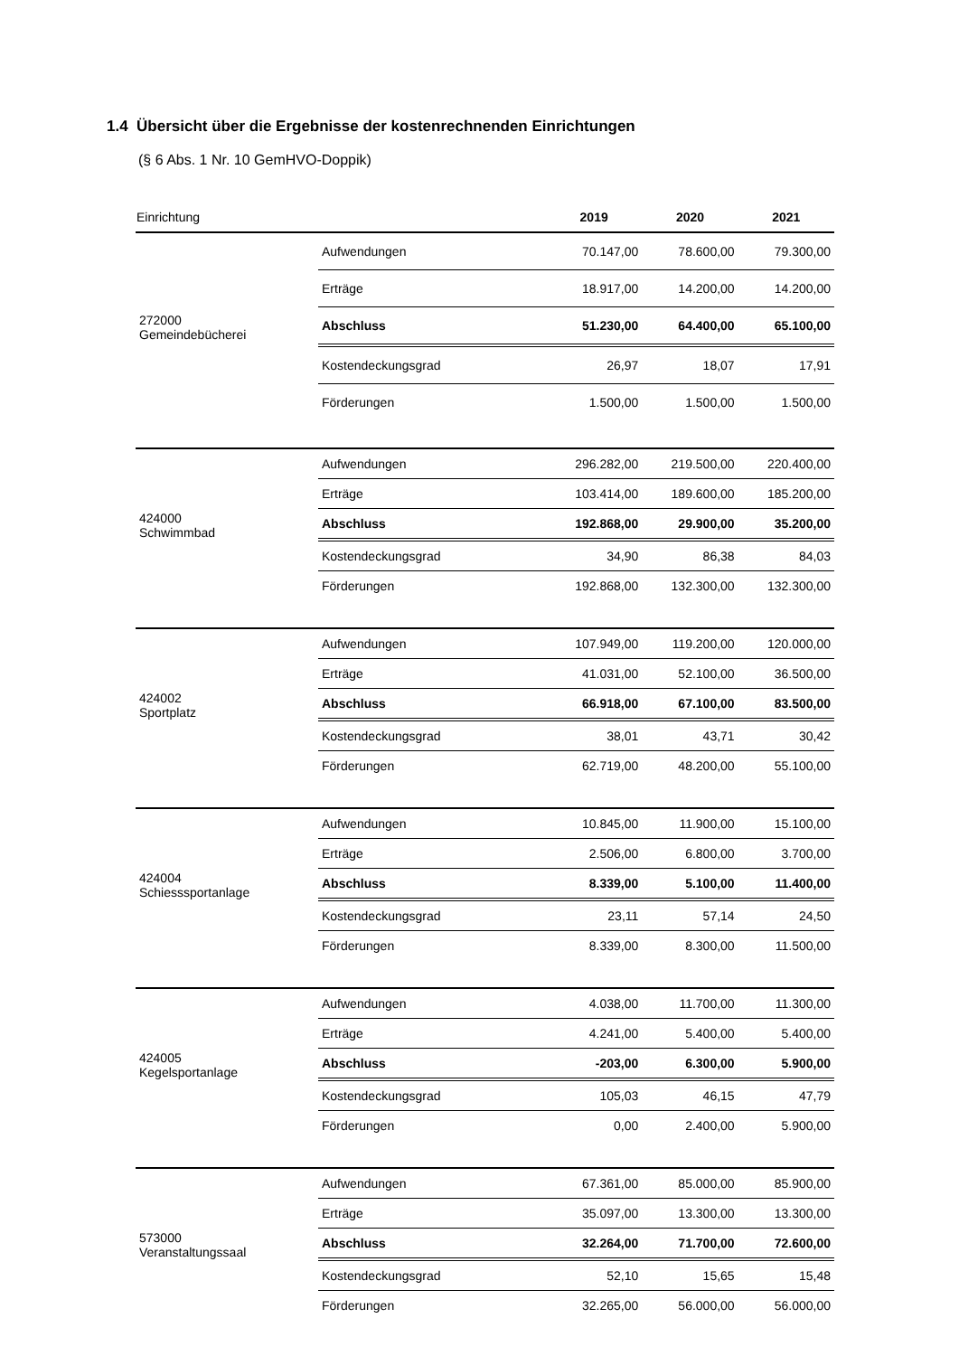1.4 Übersicht über die Ergebnisse der kostenrechnenden Einrichtungen
(§ 6 Abs. 1 Nr. 10 GemHVO-Doppik)
| Einrichtung | | 2019 | 2020 | 2021 |
| --- | --- | --- | --- | --- |
| 272000 Gemeindebücherei | Aufwendungen | 70.147,00 | 78.600,00 | 79.300,00 |
| | Erträge | 18.917,00 | 14.200,00 | 14.200,00 |
| | Abschluss | 51.230,00 | 64.400,00 | 65.100,00 |
| | Kostendeckungsgrad | 26,97 | 18,07 | 17,91 |
| | Förderungen | 1.500,00 | 1.500,00 | 1.500,00 |
| 424000 Schwimmbad | Aufwendungen | 296.282,00 | 219.500,00 | 220.400,00 |
| | Erträge | 103.414,00 | 189.600,00 | 185.200,00 |
| | Abschluss | 192.868,00 | 29.900,00 | 35.200,00 |
| | Kostendeckungsgrad | 34,90 | 86,38 | 84,03 |
| | Förderungen | 192.868,00 | 132.300,00 | 132.300,00 |
| 424002 Sportplatz | Aufwendungen | 107.949,00 | 119.200,00 | 120.000,00 |
| | Erträge | 41.031,00 | 52.100,00 | 36.500,00 |
| | Abschluss | 66.918,00 | 67.100,00 | 83.500,00 |
| | Kostendeckungsgrad | 38,01 | 43,71 | 30,42 |
| | Förderungen | 62.719,00 | 48.200,00 | 55.100,00 |
| 424004 Schiesssportanlage | Aufwendungen | 10.845,00 | 11.900,00 | 15.100,00 |
| | Erträge | 2.506,00 | 6.800,00 | 3.700,00 |
| | Abschluss | 8.339,00 | 5.100,00 | 11.400,00 |
| | Kostendeckungsgrad | 23,11 | 57,14 | 24,50 |
| | Förderungen | 8.339,00 | 8.300,00 | 11.500,00 |
| 424005 Kegelsportanlage | Aufwendungen | 4.038,00 | 11.700,00 | 11.300,00 |
| | Erträge | 4.241,00 | 5.400,00 | 5.400,00 |
| | Abschluss | -203,00 | 6.300,00 | 5.900,00 |
| | Kostendeckungsgrad | 105,03 | 46,15 | 47,79 |
| | Förderungen | 0,00 | 2.400,00 | 5.900,00 |
| 573000 Veranstaltungssaal | Aufwendungen | 67.361,00 | 85.000,00 | 85.900,00 |
| | Erträge | 35.097,00 | 13.300,00 | 13.300,00 |
| | Abschluss | 32.264,00 | 71.700,00 | 72.600,00 |
| | Kostendeckungsgrad | 52,10 | 15,65 | 15,48 |
| | Förderungen | 32.265,00 | 56.000,00 | 56.000,00 |